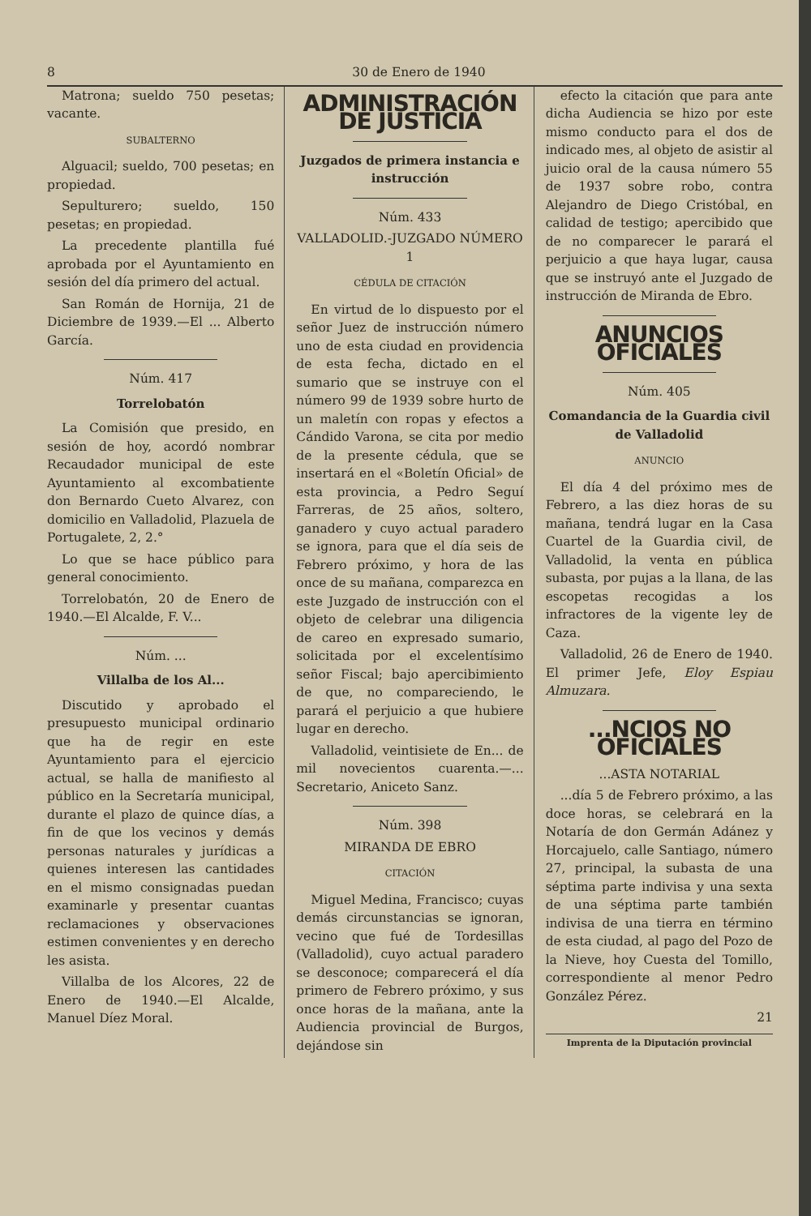8 30 de Enero de 1940
Matrona; sueldo 750 pesetas; vacante.
SUBALTERNO
Alguacil; sueldo, 700 pesetas; en propiedad.
Sepulturero; sueldo, 150 pesetas; en propiedad.
La precedente plantilla fué aprobada por el Ayuntamiento en sesión del día primero del actual.
San Román de Hornija, 21 de Diciembre de 1939.—El ... Alberto García.
Núm. 417
Torrelobatón
La Comisión que presido, en sesión de hoy, acordó nombrar Recaudador municipal de este Ayuntamiento al excombatiente don Bernardo Cueto Alvarez, con domicilio en Valladolid, Plazuela de Portugalete, 2, 2.°
Lo que se hace público para general conocimiento.
Torrelobatón, 20 de Enero de 1940.—El Alcalde, F. V...
Núm. ...
Villalba de los Al...
Discutido y aprobado el presupuesto municipal ordinario que ha de regir en este Ayuntamiento para el ejercicio actual, se halla de manifiesto al público en la Secretaría municipal, durante el plazo de quince días, a fin de que los vecinos y demás personas naturales y jurídicas a quienes interesen las cantidades en el mismo consignadas puedan examinarle y presentar cuantas reclamaciones y observaciones estimen convenientes y en derecho les asista.
Villalba de los Alcores, 22 de Enero de 1940.—El Alcalde, Manuel Díez Moral.
ADMINISTRACIÓN DE JUSTICIA
Juzgados de primera instancia e instrucción
Núm. 433
VALLADOLID.-JUZGADO NÚMERO 1
CÉDULA DE CITACIÓN
En virtud de lo dispuesto por el señor Juez de instrucción número uno de esta ciudad en providencia de esta fecha, dictado en el sumario que se instruye con el número 99 de 1939 sobre hurto de un maletín con ropas y efectos a Cándido Varona, se cita por medio de la presente cédula, que se insertará en el «Boletín Oficial» de esta provincia, a Pedro Seguí Farreras, de 25 años, soltero, ganadero y cuyo actual paradero se ignora, para que el día seis de Febrero próximo, y hora de las once de su mañana, comparezca en este Juzgado de instrucción con el objeto de celebrar una diligencia de careo en expresado sumario, solicitada por el excelentísimo señor Fiscal; bajo apercibimiento de que, no compareciendo, le parará el perjuicio a que hubiere lugar en derecho.
Valladolid, veintisiete de En... de mil novecientos cuarenta.—... Secretario, Aniceto Sanz.
Núm. 398
MIRANDA DE EBRO
CITACIÓN
Miguel Medina, Francisco; cuyas demás circunstancias se ignoran, vecino que fué de Tordesillas (Valladolid), cuyo actual paradero se desconoce; comparecerá el día primero de Febrero próximo, y sus once horas de la mañana, ante la Audiencia provincial de Burgos, dejándose sin
efecto la citación que para ante dicha Audiencia se hizo por este mismo conducto para el dos de indicado mes, al objeto de asistir al juicio oral de la causa número 55 de 1937 sobre robo, contra Alejandro de Diego Cristóbal, en calidad de testigo; apercibido que de no comparecer le parará el perjuicio a que haya lugar, causa que se instruyó ante el Juzgado de instrucción de Miranda de Ebro.
ANUNCIOS OFICIALES
Núm. 405
Comandancia de la Guardia civil de Valladolid
ANUNCIO
El día 4 del próximo mes de Febrero, a las diez horas de su mañana, tendrá lugar en la Casa Cuartel de la Guardia civil, de Valladolid, la venta en pública subasta, por pujas a la llana, de las escopetas recogidas a los infractores de la vigente ley de Caza.
Valladolid, 26 de Enero de 1940. El primer Jefe, Eloy Espiau Almuzara.
...NCIOS NO OFICIALES
...ASTA NOTARIAL
...día 5 de Febrero próximo, a las doce horas, se celebrará en la Notaría de don Germán Adánez y Horcajuelo, calle Santiago, número 27, principal, la subasta de una séptima parte indivisa y una sexta de una séptima parte también indivisa de una tierra en término de esta ciudad, al pago del Pozo de la Nieve, hoy Cuesta del Tomillo, correspondiente al menor Pedro González Pérez.
21
Imprenta de la Diputación provincial